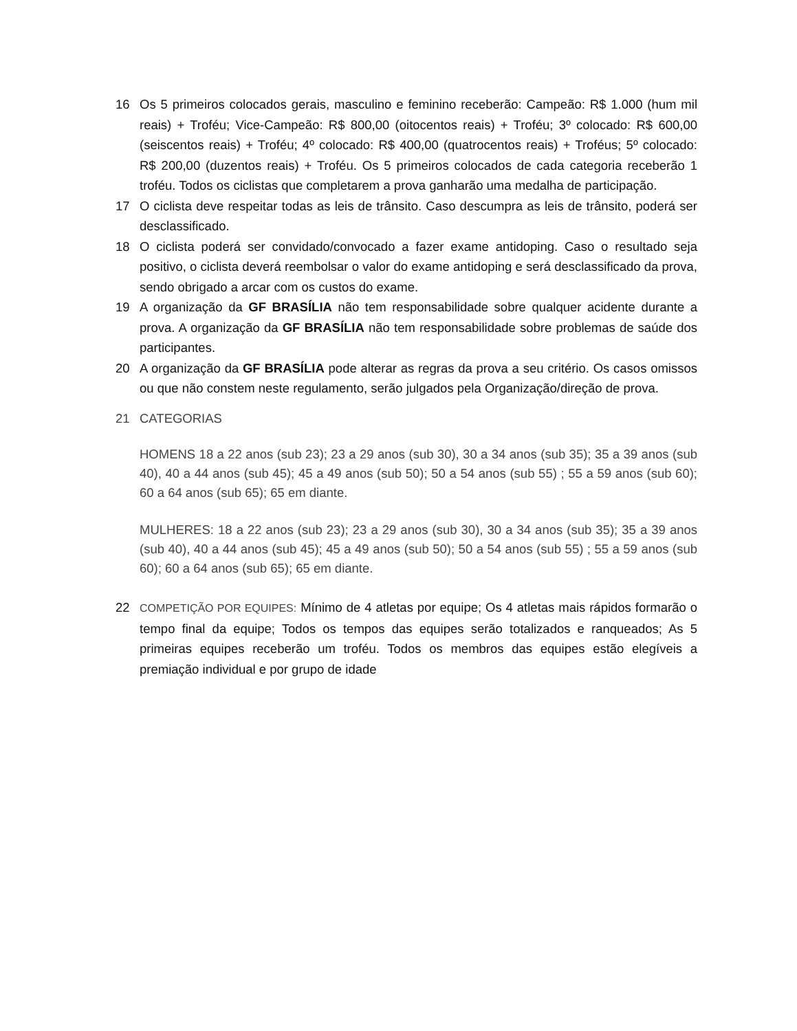16 Os 5 primeiros colocados gerais, masculino e feminino receberão: Campeão: R$ 1.000 (hum mil reais) + Troféu; Vice-Campeão: R$ 800,00 (oitocentos reais) + Troféu; 3º colocado: R$ 600,00 (seiscentos reais) + Troféu; 4º colocado: R$ 400,00 (quatrocentos reais) + Troféus; 5º colocado: R$ 200,00 (duzentos reais) + Troféu. Os 5 primeiros colocados de cada categoria receberão 1 troféu. Todos os ciclistas que completarem a prova ganharão uma medalha de participação.
17 O ciclista deve respeitar todas as leis de trânsito. Caso descumpra as leis de trânsito, poderá ser desclassificado.
18 O ciclista poderá ser convidado/convocado a fazer exame antidoping. Caso o resultado seja positivo, o ciclista deverá reembolsar o valor do exame antidoping e será desclassificado da prova, sendo obrigado a arcar com os custos do exame.
19 A organização da GF BRASÍLIA não tem responsabilidade sobre qualquer acidente durante a prova. A organização da GF BRASÍLIA não tem responsabilidade sobre problemas de saúde dos participantes.
20 A organização da GF BRASÍLIA pode alterar as regras da prova a seu critério. Os casos omissos ou que não constem neste regulamento, serão julgados pela Organização/direção de prova.
21 CATEGORIAS
HOMENS 18 a 22 anos (sub 23); 23 a 29 anos (sub 30), 30 a 34 anos (sub 35); 35 a 39 anos (sub 40), 40 a 44 anos (sub 45); 45 a 49 anos (sub 50); 50 a 54 anos (sub 55) ; 55 a 59 anos (sub 60); 60 a 64 anos (sub 65); 65 em diante.
MULHERES: 18 a 22 anos (sub 23); 23 a 29 anos (sub 30), 30 a 34 anos (sub 35); 35 a 39 anos (sub 40), 40 a 44 anos (sub 45); 45 a 49 anos (sub 50); 50 a 54 anos (sub 55) ; 55 a 59 anos (sub 60); 60 a 64 anos (sub 65); 65 em diante.
22
COMPETIÇÃO POR EQUIPES: Mínimo de 4 atletas por equipe; Os 4 atletas mais rápidos formarão o tempo final da equipe; Todos os tempos das equipes serão totalizados e ranqueados; As 5 primeiras equipes receberão um troféu. Todos os membros das equipes estão elegíveis a premiação individual e por grupo de idade